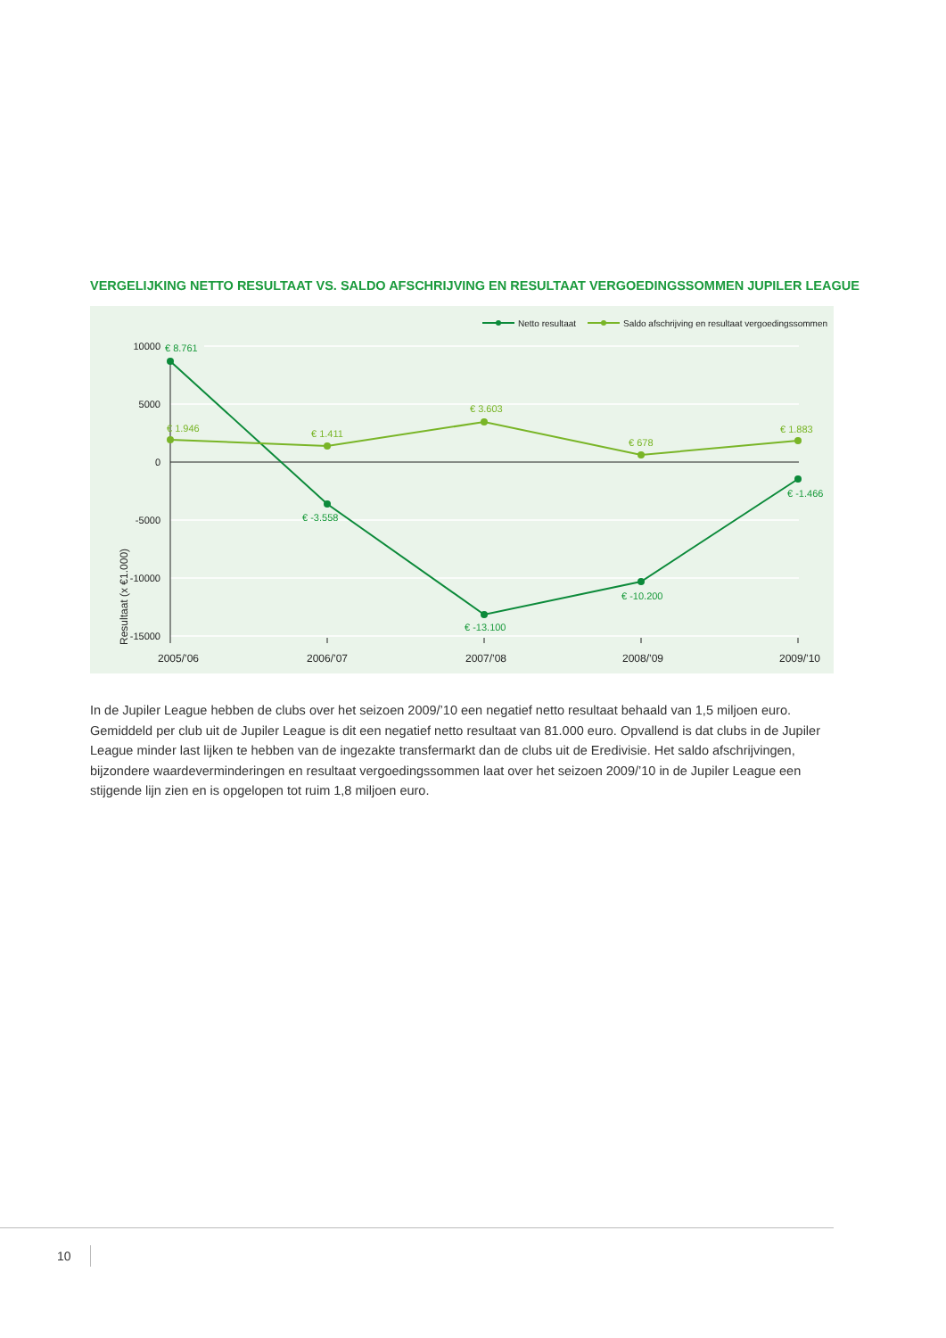VERGELIJKING NETTO RESULTAAT VS. SALDO AFSCHRIJVING EN RESULTAAT VERGOEDINGSSOMMEN JUPILER LEAGUE
10000
5000
0
-5000
-10000
-15000
Resultaat (x €1.000)
2005/’06
2006/’07
2007/’08
2008/’09
2009/’10
€ 8.761
€ -3.558
€ -13.100
€ -10.200
€ -1.466
€ 1.946
€ 1.411
€ 3.603
€ 678
€ 1.883
Netto resultaat
Saldo afschrijving en resultaat vergoedingssommen
In de Jupiler League hebben de clubs over het seizoen 2009/’10 een negatief netto resultaat behaald van 1,5 miljoen euro. Gemiddeld per club uit de Jupiler League is dit een negatief netto resultaat van 81.000 euro. Opvallend is dat clubs in de Jupiler League minder last lijken te hebben van de ingezakte transfermarkt dan de clubs uit de Eredivisie. Het saldo afschrijvingen, bijzondere waardeverminderingen en resultaat vergoedingssommen laat over het seizoen 2009/’10 in de Jupiler League een stijgende lijn zien en is opgelopen tot ruim 1,8 miljoen euro.
10